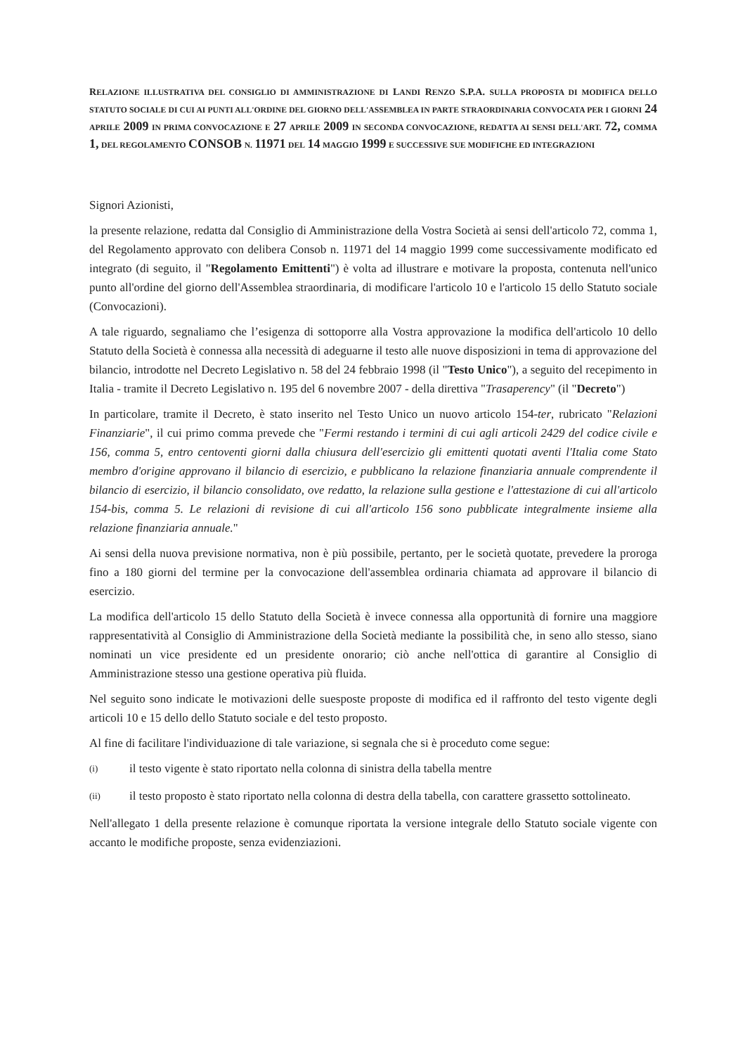RELAZIONE ILLUSTRATIVA DEL CONSIGLIO DI AMMINISTRAZIONE DI LANDI RENZO S.P.A. SULLA PROPOSTA DI MODIFICA DELLO STATUTO SOCIALE DI CUI AI PUNTI ALL'ORDINE DEL GIORNO DELL'ASSEMBLEA IN PARTE STRAORDINARIA CONVOCATA PER I GIORNI 24 APRILE 2009 IN PRIMA CONVOCAZIONE E 27 APRILE 2009 IN SECONDA CONVOCAZIONE, REDATTA AI SENSI DELL'ART. 72, COMMA 1, DEL REGOLAMENTO CONSOB N. 11971 DEL 14 MAGGIO 1999 E SUCCESSIVE SUE MODIFICHE ED INTEGRAZIONI
Signori Azionisti,
la presente relazione, redatta dal Consiglio di Amministrazione della Vostra Società ai sensi dell'articolo 72, comma 1, del Regolamento approvato con delibera Consob n. 11971 del 14 maggio 1999 come successivamente modificato ed integrato (di seguito, il "Regolamento Emittenti") è volta ad illustrare e motivare la proposta, contenuta nell'unico punto all'ordine del giorno dell'Assemblea straordinaria, di modificare l'articolo 10 e l'articolo 15 dello Statuto sociale (Convocazioni).
A tale riguardo, segnaliamo che l’esigenza di sottoporre alla Vostra approvazione la modifica dell'articolo 10 dello Statuto della Società è connessa alla necessità di adeguarne il testo alle nuove disposizioni in tema di approvazione del bilancio, introdotte nel Decreto Legislativo n. 58 del 24 febbraio 1998 (il "Testo Unico"), a seguito del recepimento in Italia - tramite il Decreto Legislativo n. 195 del 6 novembre 2007 - della direttiva "Trasaperency" (il "Decreto")
In particolare, tramite il Decreto, è stato inserito nel Testo Unico un nuovo articolo 154-ter, rubricato "Relazioni Finanziarie", il cui primo comma prevede che "Fermi restando i termini di cui agli articoli 2429 del codice civile e 156, comma 5, entro centoventi giorni dalla chiusura dell'esercizio gli emittenti quotati aventi l'Italia come Stato membro d'origine approvano il bilancio di esercizio, e pubblicano la relazione finanziaria annuale comprendente il bilancio di esercizio, il bilancio consolidato, ove redatto, la relazione sulla gestione e l'attestazione di cui all'articolo 154-bis, comma 5. Le relazioni di revisione di cui all'articolo 156 sono pubblicate integralmente insieme alla relazione finanziaria annuale."
Ai sensi della nuova previsione normativa, non è più possibile, pertanto, per le società quotate, prevedere la proroga fino a 180 giorni del termine per la convocazione dell'assemblea ordinaria chiamata ad approvare il bilancio di esercizio.
La modifica dell'articolo 15 dello Statuto della Società è invece connessa alla opportunità di fornire una maggiore rappresentatività al Consiglio di Amministrazione della Società mediante la possibilità che, in seno allo stesso, siano nominati un vice presidente ed un presidente onorario; ciò anche nell'ottica di garantire al Consiglio di Amministrazione stesso una gestione operativa più fluida.
Nel seguito sono indicate le motivazioni delle suesposte proposte di modifica ed il raffronto del testo vigente degli articoli 10 e 15 dello dello Statuto sociale e del testo proposto.
Al fine di facilitare l'individuazione di tale variazione, si segnala che si è proceduto come segue:
(i) il testo vigente è stato riportato nella colonna di sinistra della tabella mentre
(ii) il testo proposto è stato riportato nella colonna di destra della tabella, con carattere grassetto sottolineato.
Nell'allegato 1 della presente relazione è comunque riportata la versione integrale dello Statuto sociale vigente con accanto le modifiche proposte, senza evidenziazioni.